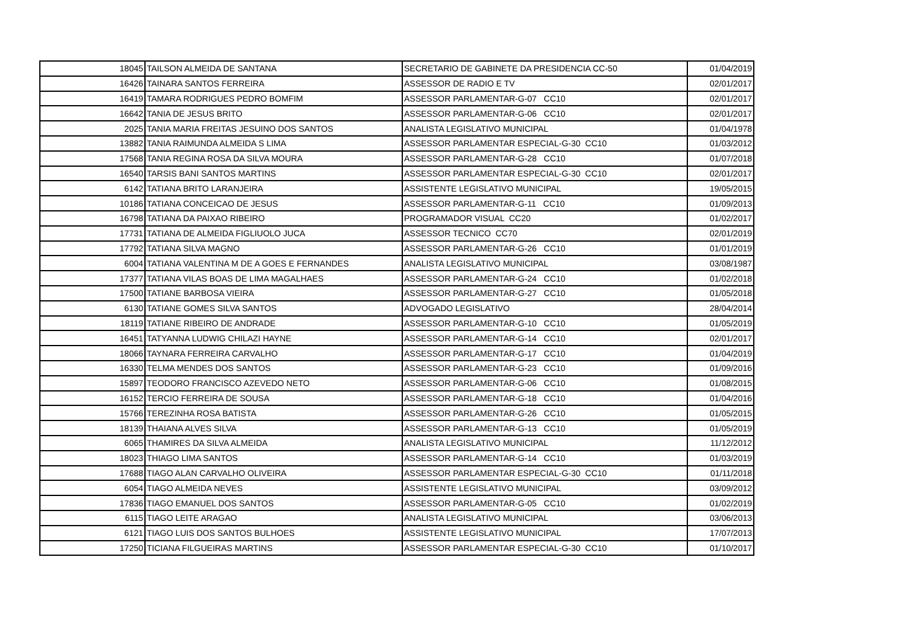| 18045 | TAILSON ALMEIDA DE SANTANA | SECRETARIO DE GABINETE DA PRESIDENCIA CC-50 | 01/04/2019 |
| 16426 | TAINARA SANTOS FERREIRA | ASSESSOR DE RADIO E TV | 02/01/2017 |
| 16419 | TAMARA RODRIGUES PEDRO BOMFIM | ASSESSOR PARLAMENTAR-G-07 CC10 | 02/01/2017 |
| 16642 | TANIA DE JESUS BRITO | ASSESSOR PARLAMENTAR-G-06 CC10 | 02/01/2017 |
| 2025 | TANIA MARIA FREITAS JESUINO DOS SANTOS | ANALISTA LEGISLATIVO MUNICIPAL | 01/04/1978 |
| 13882 | TANIA RAIMUNDA ALMEIDA S LIMA | ASSESSOR PARLAMENTAR ESPECIAL-G-30 CC10 | 01/03/2012 |
| 17568 | TANIA REGINA ROSA DA SILVA MOURA | ASSESSOR PARLAMENTAR-G-28 CC10 | 01/07/2018 |
| 16540 | TARSIS BANI SANTOS MARTINS | ASSESSOR PARLAMENTAR ESPECIAL-G-30 CC10 | 02/01/2017 |
| 6142 | TATIANA BRITO LARANJEIRA | ASSISTENTE LEGISLATIVO MUNICIPAL | 19/05/2015 |
| 10186 | TATIANA CONCEICAO DE JESUS | ASSESSOR PARLAMENTAR-G-11 CC10 | 01/09/2013 |
| 16798 | TATIANA DA PAIXAO RIBEIRO | PROGRAMADOR VISUAL CC20 | 01/02/2017 |
| 17731 | TATIANA DE ALMEIDA FIGLIUOLO JUCA | ASSESSOR TECNICO CC70 | 02/01/2019 |
| 17792 | TATIANA SILVA MAGNO | ASSESSOR PARLAMENTAR-G-26 CC10 | 01/01/2019 |
| 6004 | TATIANA VALENTINA M DE A GOES E FERNANDES | ANALISTA LEGISLATIVO MUNICIPAL | 03/08/1987 |
| 17377 | TATIANA VILAS BOAS DE LIMA MAGALHAES | ASSESSOR PARLAMENTAR-G-24 CC10 | 01/02/2018 |
| 17500 | TATIANE BARBOSA VIEIRA | ASSESSOR PARLAMENTAR-G-27 CC10 | 01/05/2018 |
| 6130 | TATIANE GOMES SILVA SANTOS | ADVOGADO LEGISLATIVO | 28/04/2014 |
| 18119 | TATIANE RIBEIRO DE ANDRADE | ASSESSOR PARLAMENTAR-G-10 CC10 | 01/05/2019 |
| 16451 | TATYANNA LUDWIG CHILAZI HAYNE | ASSESSOR PARLAMENTAR-G-14 CC10 | 02/01/2017 |
| 18066 | TAYNARA FERREIRA CARVALHO | ASSESSOR PARLAMENTAR-G-17 CC10 | 01/04/2019 |
| 16330 | TELMA MENDES DOS SANTOS | ASSESSOR PARLAMENTAR-G-23 CC10 | 01/09/2016 |
| 15897 | TEODORO FRANCISCO AZEVEDO NETO | ASSESSOR PARLAMENTAR-G-06 CC10 | 01/08/2015 |
| 16152 | TERCIO FERREIRA DE SOUSA | ASSESSOR PARLAMENTAR-G-18 CC10 | 01/04/2016 |
| 15766 | TEREZINHA ROSA BATISTA | ASSESSOR PARLAMENTAR-G-26 CC10 | 01/05/2015 |
| 18139 | THAIANA ALVES SILVA | ASSESSOR PARLAMENTAR-G-13 CC10 | 01/05/2019 |
| 6065 | THAMIRES DA SILVA ALMEIDA | ANALISTA LEGISLATIVO MUNICIPAL | 11/12/2012 |
| 18023 | THIAGO LIMA SANTOS | ASSESSOR PARLAMENTAR-G-14 CC10 | 01/03/2019 |
| 17688 | TIAGO ALAN CARVALHO OLIVEIRA | ASSESSOR PARLAMENTAR ESPECIAL-G-30 CC10 | 01/11/2018 |
| 6054 | TIAGO ALMEIDA NEVES | ASSISTENTE LEGISLATIVO MUNICIPAL | 03/09/2012 |
| 17836 | TIAGO EMANUEL DOS SANTOS | ASSESSOR PARLAMENTAR-G-05 CC10 | 01/02/2019 |
| 6115 | TIAGO LEITE ARAGAO | ANALISTA LEGISLATIVO MUNICIPAL | 03/06/2013 |
| 6121 | TIAGO LUIS DOS SANTOS BULHOES | ASSISTENTE LEGISLATIVO MUNICIPAL | 17/07/2013 |
| 17250 | TICIANA FILGUEIRAS MARTINS | ASSESSOR PARLAMENTAR ESPECIAL-G-30 CC10 | 01/10/2017 |